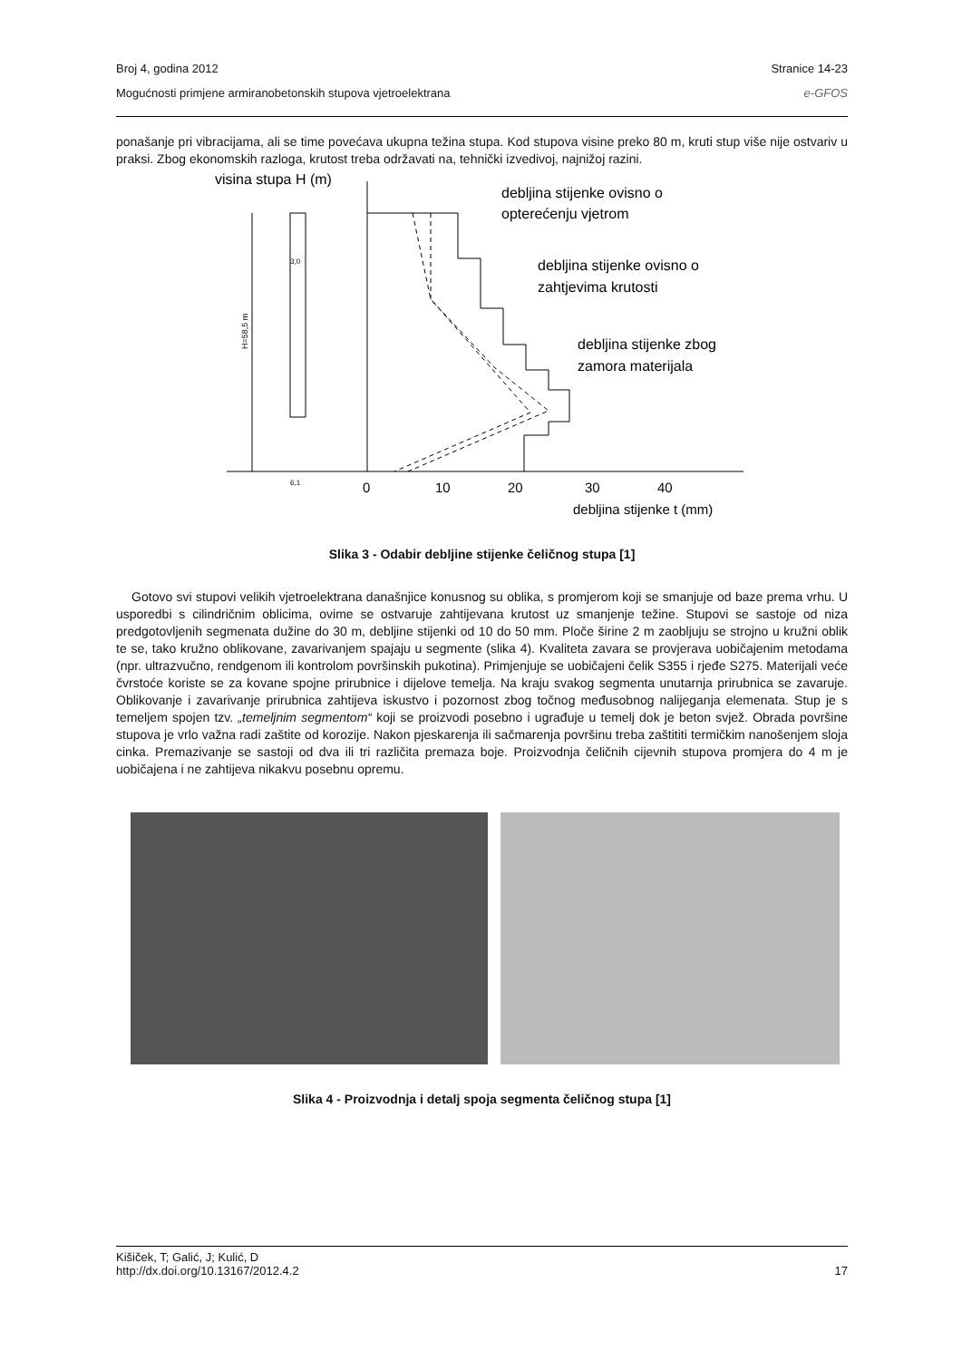Broj 4, godina 2012 Stranice 14-23
Mogućnosti primjene armiranobetonskih stupova vjetroelektrana e-GFOS
ponašanje pri vibracijama, ali se time povećava ukupna težina stupa. Kod stupova visine preko 80 m, kruti stup više nije ostvariv u praksi. Zbog ekonomskih razloga, krutost treba održavati na, tehnički izvedivoj, najnižoj razini.
visina stupa H (m)
H=58,5 m
0
10
20
30
40
debljina stijenke t (mm)
3,0
6,1
debljina stijenke ovisno o
opterećenju vjetrom
debljina stijenke ovisno o
zahtjevima krutosti
debljina stijenke zbog
zamora materijala
Slika 3 - Odabir debljine stijenke čeličnog stupa [1]
Gotovo svi stupovi velikih vjetroelektrana današnjice konusnog su oblika, s promjerom koji se smanjuje od baze prema vrhu. U usporedbi s cilindričnim oblicima, ovime se ostvaruje zahtijevana krutost uz smanjenje težine. Stupovi se sastoje od niza predgotovljenih segmenata dužine do 30 m, debljine stijenki od 10 do 50 mm. Ploče širine 2 m zaobljuju se strojno u kružni oblik te se, tako kružno oblikovane, zavarivanjem spajaju u segmente (slika 4). Kvaliteta zavara se provjerava uobičajenim metodama (npr. ultrazvučno, rendgenom ili kontrolom površinskih pukotina). Primjenjuje se uobičajeni čelik S355 i rjeđe S275. Materijali veće čvrstoće koriste se za kovane spojne prirubnice i dijelove temelja. Na kraju svakog segmenta unutarnja prirubnica se zavaruje. Oblikovanje i zavarivanje prirubnica zahtijeva iskustvo i pozornost zbog točnog međusobnog nalijeganja elemenata. Stup je s temeljem spojen tzv. „temeljnim segmentom“ koji se proizvodi posebno i ugrađuje u temelj dok je beton svjež. Obrada površine stupova je vrlo važna radi zaštite od korozije. Nakon pjeskarenja ili sačmarenja površinu treba zaštititi termičkim nanošenjem sloja cinka. Premazivanje se sastoji od dva ili tri različita premaza boje. Proizvodnja čeličnih cijevnih stupova promjera do 4 m je uobičajena i ne zahtijeva nikakvu posebnu opremu.
Slika 4 - Proizvodnja i detalj spoja segmenta čeličnog stupa [1]
Kišiček, T; Galić, J; Kulić, D
http://dx.doi.org/10.13167/2012.4.2 17